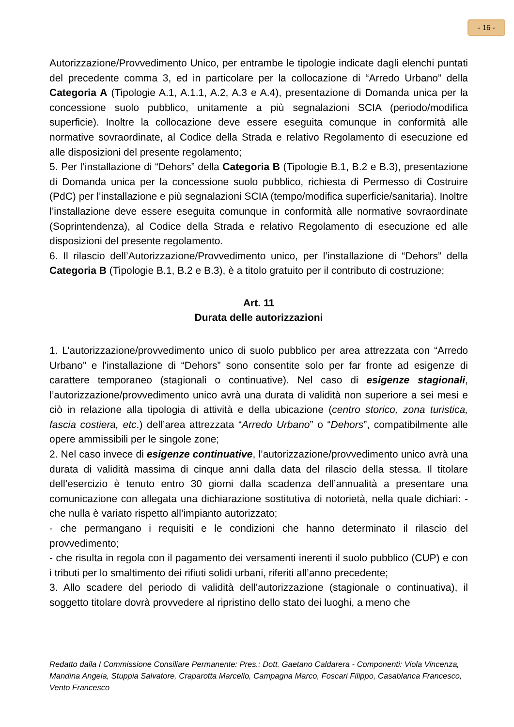- 16 -
Autorizzazione/Provvedimento Unico, per entrambe le tipologie indicate dagli elenchi puntati del precedente comma 3, ed in particolare per la collocazione di “Arredo Urbano” della Categoria A (Tipologie A.1, A.1.1, A.2, A.3 e A.4), presentazione di Domanda unica per la concessione suolo pubblico, unitamente a più segnalazioni SCIA (periodo/modifica superficie). Inoltre la collocazione deve essere eseguita comunque in conformità alle normative sovraordinate, al Codice della Strada e relativo Regolamento di esecuzione ed alle disposizioni del presente regolamento;
5. Per l’installazione di “Dehors” della Categoria B (Tipologie B.1, B.2 e B.3), presentazione di Domanda unica per la concessione suolo pubblico, richiesta di Permesso di Costruire (PdC) per l’installazione e più segnalazioni SCIA (tempo/modifica superficie/sanitaria). Inoltre l’installazione deve essere eseguita comunque in conformità alle normative sovraordinate (Soprintendenza), al Codice della Strada e relativo Regolamento di esecuzione ed alle disposizioni del presente regolamento.
6. Il rilascio dell’Autorizzazione/Provvedimento unico, per l’installazione di “Dehors” della Categoria B (Tipologie B.1, B.2 e B.3), è a titolo gratuito per il contributo di costruzione;
Art. 11
Durata delle autorizzazioni
1. L’autorizzazione/provvedimento unico di suolo pubblico per area attrezzata con “Arredo Urbano” e l'installazione di “Dehors” sono consentite solo per far fronte ad esigenze di carattere temporaneo (stagionali o continuative). Nel caso di esigenze stagionali, l’autorizzazione/provvedimento unico avrà una durata di validità non superiore a sei mesi e ciò in relazione alla tipologia di attività e della ubicazione (centro storico, zona turistica, fascia costiera, etc.) dell’area attrezzata “Arredo Urbano” o “Dehors”, compatibilmente alle opere ammissibili per le singole zone;
2. Nel caso invece di esigenze continuative, l’autorizzazione/provvedimento unico avrà una durata di validità massima di cinque anni dalla data del rilascio della stessa. Il titolare dell’esercizio è tenuto entro 30 giorni dalla scadenza dell’annualità a presentare una comunicazione con allegata una dichiarazione sostitutiva di notorietà, nella quale dichiari: - che nulla è variato rispetto all’impianto autorizzato;
- che permangano i requisiti e le condizioni che hanno determinato il rilascio del provvedimento;
- che risulta in regola con il pagamento dei versamenti inerenti il suolo pubblico (CUP) e con i tributi per lo smaltimento dei rifiuti solidi urbani, riferiti all’anno precedente;
3. Allo scadere del periodo di validità dell’autorizzazione (stagionale o continuativa), il soggetto titolare dovrà provvedere al ripristino dello stato dei luoghi, a meno che
Redatto dalla I Commissione Consiliare Permanente: Pres.: Dott. Gaetano Caldarera - Componenti: Viola Vincenza, Mandina Angela, Stuppia Salvatore, Craparotta Marcello, Campagna Marco, Foscari Filippo, Casablanca Francesco, Vento Francesco